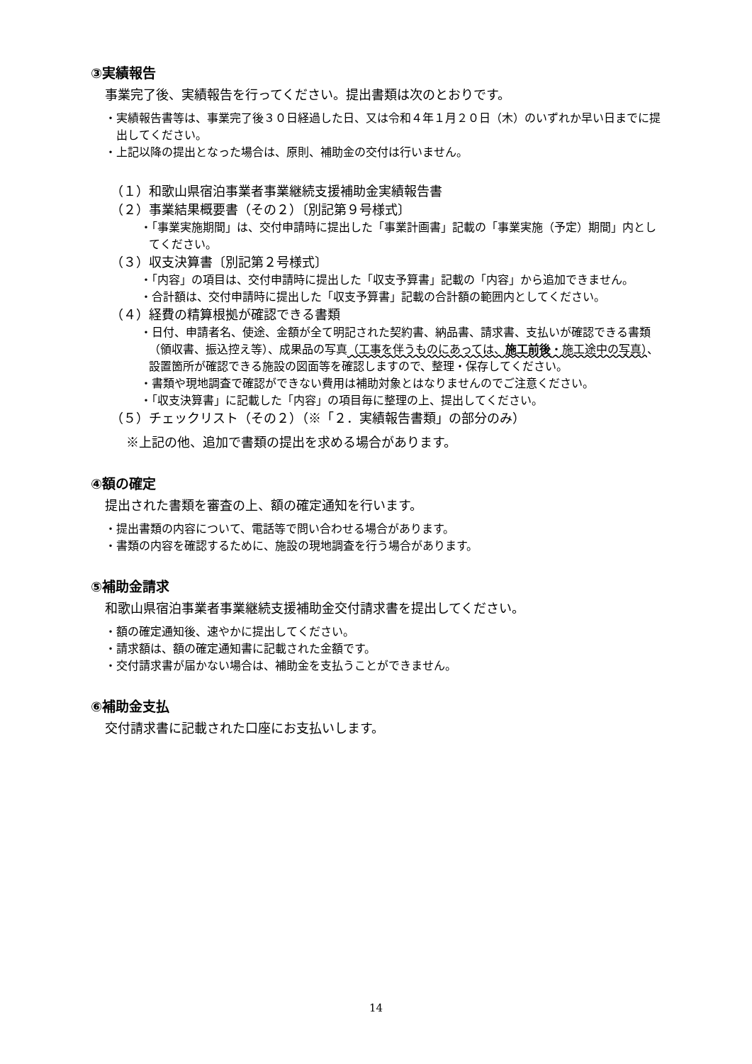③実績報告
事業完了後、実績報告を行ってください。提出書類は次のとおりです。
・実績報告書等は、事業完了後３０日経過した日、又は令和４年１月２０日（木）のいずれか早い日までに提出してください。
・上記以降の提出となった場合は、原則、補助金の交付は行いません。
（１）和歌山県宿泊事業者事業継続支援補助金実績報告書
（２）事業結果概要書（その２）〔別記第９号様式〕
・「事業実施期間」は、交付申請時に提出した「事業計画書」記載の「事業実施（予定）期間」内としてください。
（３）収支決算書〔別記第２号様式〕
・「内容」の項目は、交付申請時に提出した「収支予算書」記載の「内容」から追加できません。
・合計額は、交付申請時に提出した「収支予算書」記載の合計額の範囲内としてください。
（４）経費の精算根拠が確認できる書類
・日付、申請者名、使途、金額が全て明記された契約書、納品書、請求書、支払いが確認できる書類（領収書、振込控え等）、成果品の写真（工事を伴うものにあっては、施工前後・施工途中の写真）、設置箇所が確認できる施設の図面等を確認しますので、整理・保存してください。
・書類や現地調査で確認ができない費用は補助対象とはなりませんのでご注意ください。
・「収支決算書」に記載した「内容」の項目毎に整理の上、提出してください。
（５）チェックリスト（その２）（※「２．実績報告書類」の部分のみ）
※上記の他、追加で書類の提出を求める場合があります。
④額の確定
提出された書類を審査の上、額の確定通知を行います。
・提出書類の内容について、電話等で問い合わせる場合があります。
・書類の内容を確認するために、施設の現地調査を行う場合があります。
⑤補助金請求
和歌山県宿泊事業者事業継続支援補助金交付請求書を提出してください。
・額の確定通知後、速やかに提出してください。
・請求額は、額の確定通知書に記載された金額です。
・交付請求書が届かない場合は、補助金を支払うことができません。
⑥補助金支払
交付請求書に記載された口座にお支払いします。
14